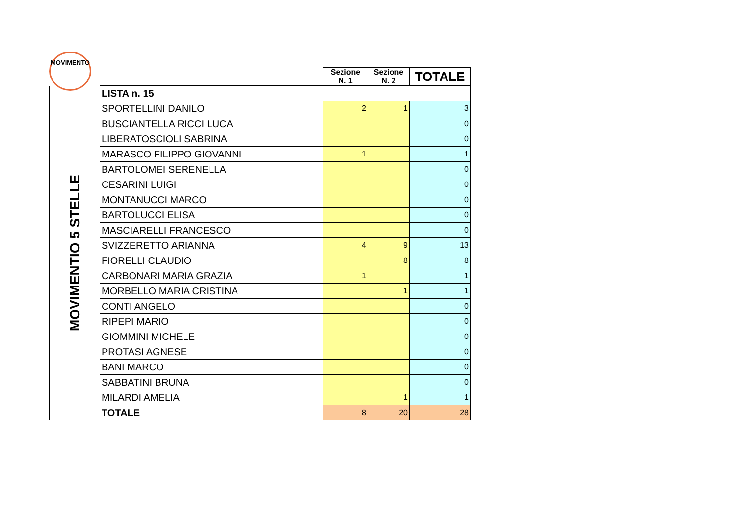MOVIMENTO
| | | Sezione N. 1 | Sezione N. 2 | TOTALE |
| MOVIMENTIO 5 STELLE | LISTA n. 15 | | | |
| | SPORTELLINI DANILO | 2 | 1 | 3 |
| | BUSCIANTELLA RICCI LUCA | | | 0 |
| | LIBERATOSCIOLI SABRINA | | | 0 |
| | MARASCO FILIPPO GIOVANNI | 1 | | 1 |
| | BARTOLOMEI SERENELLA | | | 0 |
| | CESARINI LUIGI | | | 0 |
| | MONTANUCCI MARCO | | | 0 |
| | BARTOLUCCI ELISA | | | 0 |
| | MASCIARELLI FRANCESCO | | | 0 |
| | SVIZZERETTO ARIANNA | 4 | 9 | 13 |
| | FIORELLI CLAUDIO | | 8 | 8 |
| | CARBONARI MARIA GRAZIA | 1 | | 1 |
| | MORBELLO MARIA CRISTINA | | 1 | 1 |
| | CONTI ANGELO | | | 0 |
| | RIPEPI MARIO | | | 0 |
| | GIOMMINI MICHELE | | | 0 |
| | PROTASI AGNESE | | | 0 |
| | BANI MARCO | | | 0 |
| | SABBATINI BRUNA | | | 0 |
| | MILARDI AMELIA | | 1 | 1 |
| | TOTALE | 8 | 20 | 28 |